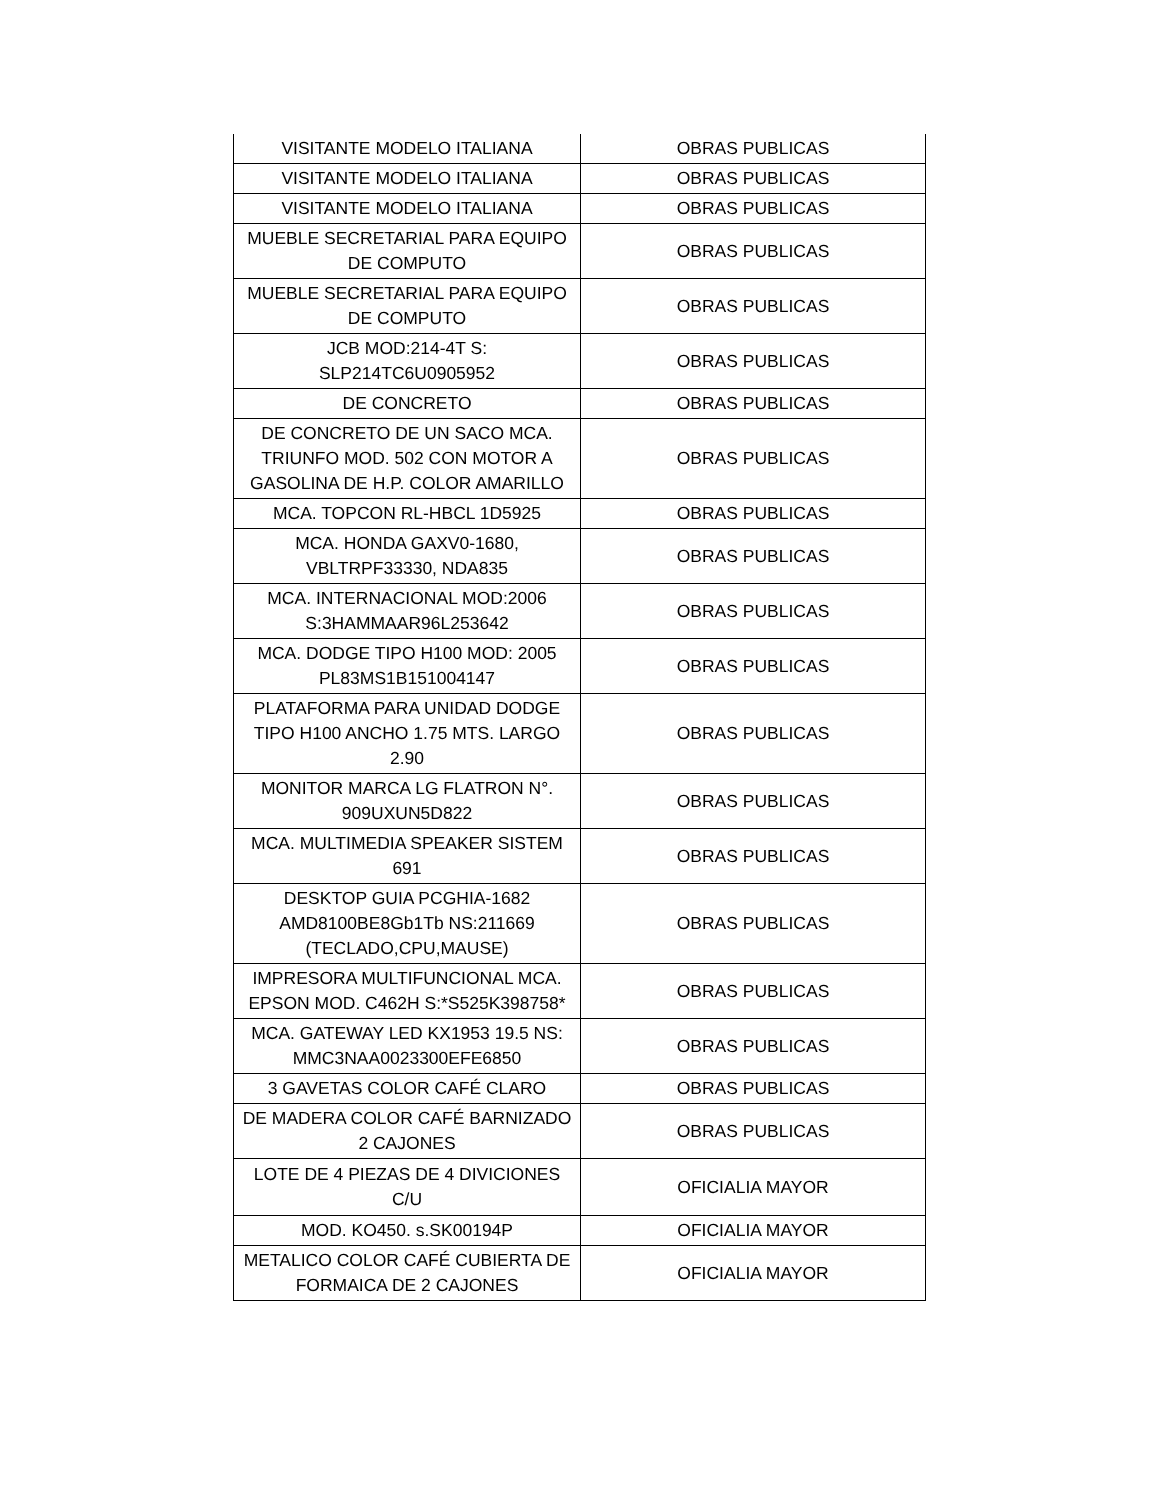| VISITANTE MODELO ITALIANA | OBRAS PUBLICAS |
| VISITANTE MODELO ITALIANA | OBRAS PUBLICAS |
| VISITANTE MODELO ITALIANA | OBRAS PUBLICAS |
| MUEBLE SECRETARIAL PARA EQUIPO DE COMPUTO | OBRAS PUBLICAS |
| MUEBLE SECRETARIAL PARA EQUIPO DE COMPUTO | OBRAS PUBLICAS |
| JCB MOD:214-4T S: SLP214TC6U0905952 | OBRAS PUBLICAS |
| DE CONCRETO | OBRAS PUBLICAS |
| DE CONCRETO DE UN SACO MCA. TRIUNFO MOD. 502 CON MOTOR A GASOLINA DE H.P. COLOR AMARILLO | OBRAS PUBLICAS |
| MCA. TOPCON RL-HBCL 1D5925 | OBRAS PUBLICAS |
| MCA. HONDA GAXV0-1680, VBLTRPF33330, NDA835 | OBRAS PUBLICAS |
| MCA. INTERNACIONAL MOD:2006 S:3HAMMAAR96L253642 | OBRAS PUBLICAS |
| MCA. DODGE TIPO H100 MOD: 2005 PL83MS1B151004147 | OBRAS PUBLICAS |
| PLATAFORMA PARA UNIDAD DODGE TIPO H100 ANCHO 1.75 MTS. LARGO 2.90 | OBRAS PUBLICAS |
| MONITOR MARCA LG FLATRON N°. 909UXUN5D822 | OBRAS PUBLICAS |
| MCA. MULTIMEDIA SPEAKER SISTEM 691 | OBRAS PUBLICAS |
| DESKTOP GUIA PCGHIA-1682 AMD8100BE8Gb1Tb NS:211669 (TECLADO,CPU,MAUSE) | OBRAS PUBLICAS |
| IMPRESORA MULTIFUNCIONAL MCA. EPSON MOD. C462H S:*S525K398758* | OBRAS PUBLICAS |
| MCA. GATEWAY LED KX1953 19.5 NS: MMC3NAA0023300EFE6850 | OBRAS PUBLICAS |
| 3 GAVETAS COLOR CAFÉ CLARO | OBRAS PUBLICAS |
| DE MADERA COLOR CAFÉ BARNIZADO 2 CAJONES | OBRAS PUBLICAS |
| LOTE DE 4 PIEZAS DE 4 DIVICIONES C/U | OFICIALIA MAYOR |
| MOD. KO450. s.SK00194P | OFICIALIA MAYOR |
| METALICO COLOR CAFÉ CUBIERTA DE FORMAICA DE 2 CAJONES | OFICIALIA MAYOR |